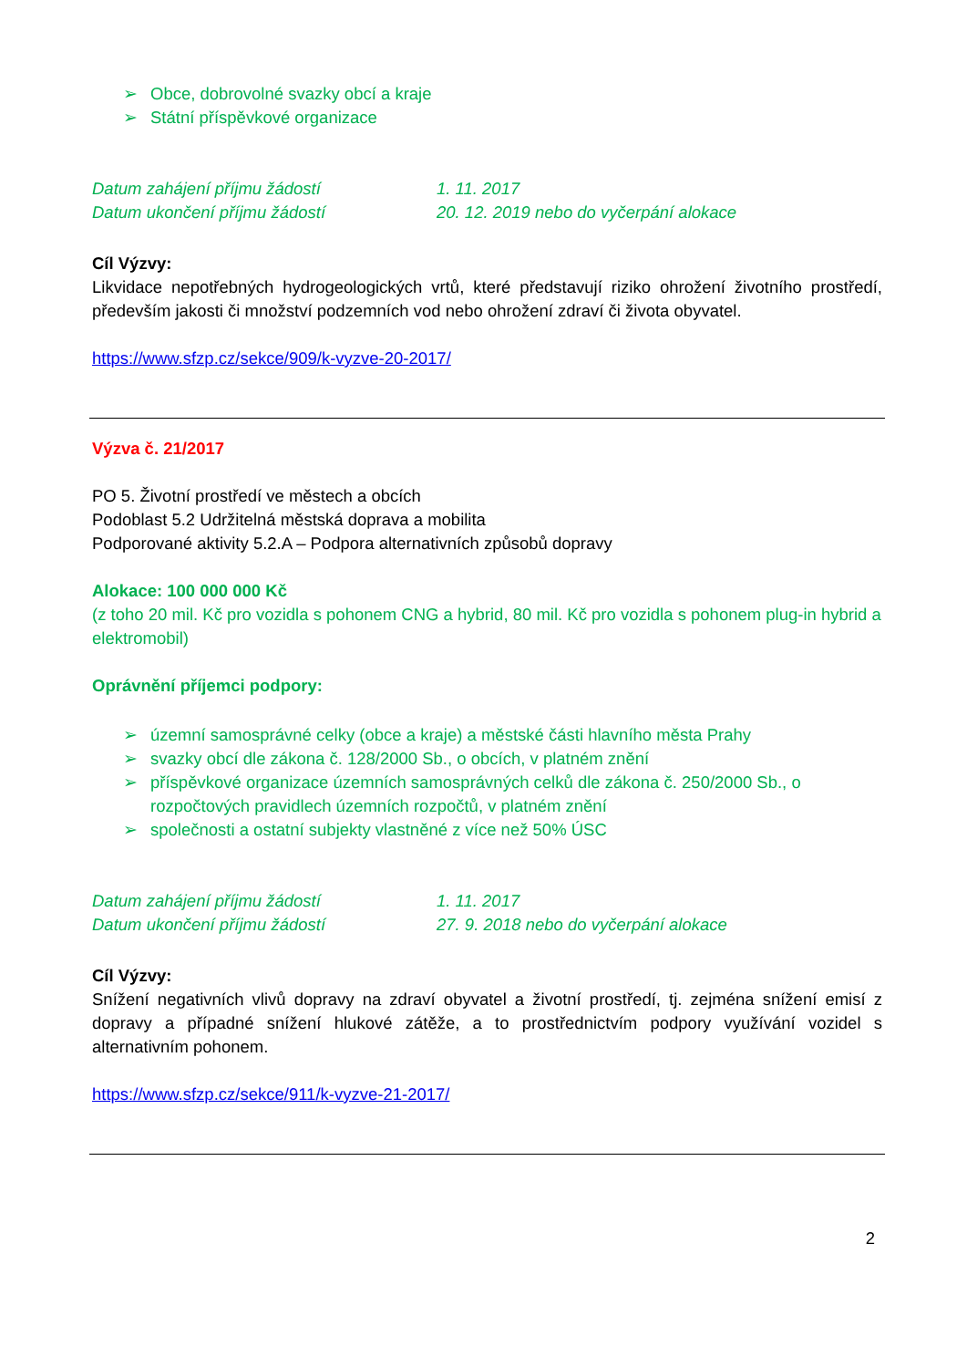➢ Obce, dobrovolné svazky obcí a kraje
➢ Státní příspěvkové organizace
Datum zahájení příjmu žádostí 1. 11. 2017
Datum ukončení příjmu žádostí 20. 12. 2019 nebo do vyčerpání alokace
Cíl Výzvy:
Likvidace nepotřebných hydrogeologických vrtů, které představují riziko ohrožení životního prostředí, především jakosti či množství podzemních vod nebo ohrožení zdraví či života obyvatel.
https://www.sfzp.cz/sekce/909/k-vyzve-20-2017/
Výzva č. 21/2017
PO 5. Životní prostředí ve městech a obcích
Podoblast 5.2 Udržitelná městská doprava a mobilita
Podporované aktivity 5.2.A – Podpora alternativních způsobů dopravy
Alokace: 100 000 000 Kč
(z toho 20 mil. Kč pro vozidla s pohonem CNG a hybrid, 80 mil. Kč pro vozidla s pohonem plug-in hybrid a elektromobil)
Oprávnění příjemci podpory:
➢ územní samosprávné celky (obce a kraje) a městské části hlavního města Prahy
➢ svazky obcí dle zákona č. 128/2000 Sb., o obcích, v platném znění
➢ příspěvkové organizace územních samosprávných celků dle zákona č. 250/2000 Sb., o rozpočtových pravidlech územních rozpočtů, v platném znění
➢ společnosti a ostatní subjekty vlastněné z více než 50% ÚSC
Datum zahájení příjmu žádostí 1. 11. 2017
Datum ukončení příjmu žádostí 27. 9. 2018 nebo do vyčerpání alokace
Cíl Výzvy:
Snížení negativních vlivů dopravy na zdraví obyvatel a životní prostředí, tj. zejména snížení emisí z dopravy a případné snížení hlukové zátěže, a to prostřednictvím podpory využívání vozidel s alternativním pohonem.
https://www.sfzp.cz/sekce/911/k-vyzve-21-2017/
2